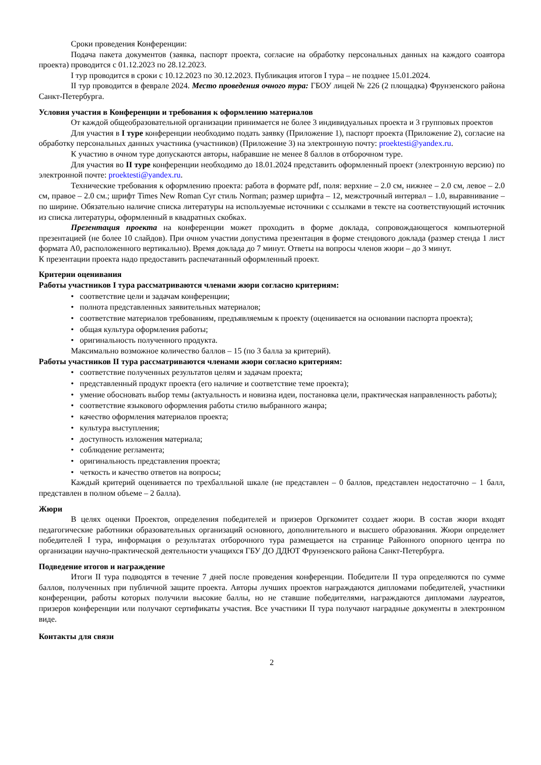Сроки проведения Конференции:
Подача пакета документов (заявка, паспорт проекта, согласие на обработку персональных данных на каждого соавтора проекта) проводится с 01.12.2023 по 28.12.2023.
I тур проводится в сроки с 10.12.2023 по 30.12.2023. Публикация итогов I тура – не позднее 15.01.2024.
II тур проводится в феврале 2024. Место проведения очного тура: ГБОУ лицей № 226 (2 площадка) Фрунзенского района Санкт-Петербурга.
Условия участия в Конференции и требования к оформлению материалов
От каждой общеобразовательной организации принимается не более 3 индивидуальных проекта и 3 групповых проектов
Для участия в I туре конференции необходимо подать заявку (Приложение 1), паспорт проекта (Приложение 2), согласие на обработку персональных данных участника (участников) (Приложение 3) на электронную почту: proektesti@yandex.ru.
К участию в очном туре допускаются авторы, набравшие не менее 8 баллов в отборочном туре.
Для участия во II туре конференции необходимо до 18.01.2024 представить оформленный проект (электронную версию) по электронной почте: proektesti@yandex.ru.
Технические требования к оформлению проекта: работа в формате pdf, поля: верхние – 2.0 см, нижнее – 2.0 см, левое – 2.0 см, правое – 2.0 см.; шрифт Times New Roman Cyr стиль Norman; размер шрифта – 12, межстрочный интервал – 1.0, выравнивание – по ширине. Обязательно наличие списка литературы на используемые источники с ссылками в тексте на соответствующий источник из списка литературы, оформленный в квадратных скобках.
Презентация проекта на конференции может проходить в форме доклада, сопровождающегося компьютерной презентацией (не более 10 слайдов). При очном участии допустима презентация в форме стендового доклада (размер стенда 1 лист формата А0, расположенного вертикально). Время доклада до 7 минут. Ответы на вопросы членов жюри – до 3 минут.
К презентации проекта надо предоставить распечатанный оформленный проект.
Критерии оценивания
Работы участников I тура рассматриваются членами жюри согласно критериям:
• соответствие цели и задачам конференции;
• полнота представленных заявительных материалов;
• соответствие материалов требованиям, предъявляемым к проекту (оценивается на основании паспорта проекта);
• общая культура оформления работы;
• оригинальность полученного продукта.
Максимально возможное количество баллов – 15 (по 3 балла за критерий).
Работы участников II тура рассматриваются членами жюри согласно критериям:
• соответствие полученных результатов целям и задачам проекта;
• представленный продукт проекта (его наличие и соответствие теме проекта);
• умение обосновать выбор темы (актуальность и новизна идеи, постановка цели, практическая направленность работы);
• соответствие языкового оформления работы стилю выбранного жанра;
• качество оформления материалов проекта;
• культура выступления;
• доступность изложения материала;
• соблюдение регламента;
• оригинальность представления проекта;
• четкость и качество ответов на вопросы;
Каждый критерий оценивается по трехбалльной шкале (не представлен – 0 баллов, представлен недостаточно – 1 балл, представлен в полном объеме – 2 балла).
Жюри
В целях оценки Проектов, определения победителей и призеров Оргкомитет создает жюри. В состав жюри входят педагогические работники образовательных организаций основного, дополнительного и высшего образования. Жюри определяет победителей I тура, информация о результатах отборочного тура размещается на странице Районного опорного центра по организации научно-практической деятельности учащихся ГБУ ДО ДДЮТ Фрунзенского района Санкт-Петербурга.
Подведение итогов и награждение
Итоги II тура подводятся в течение 7 дней после проведения конференции. Победители II тура определяются по сумме баллов, полученных при публичной защите проекта. Авторы лучших проектов награждаются дипломами победителей, участники конференции, работы которых получили высокие баллы, но не ставшие победителями, награждаются дипломами лауреатов, призеров конференции или получают сертификаты участия. Все участники II тура получают наградные документы в электронном виде.
Контакты для связи
2